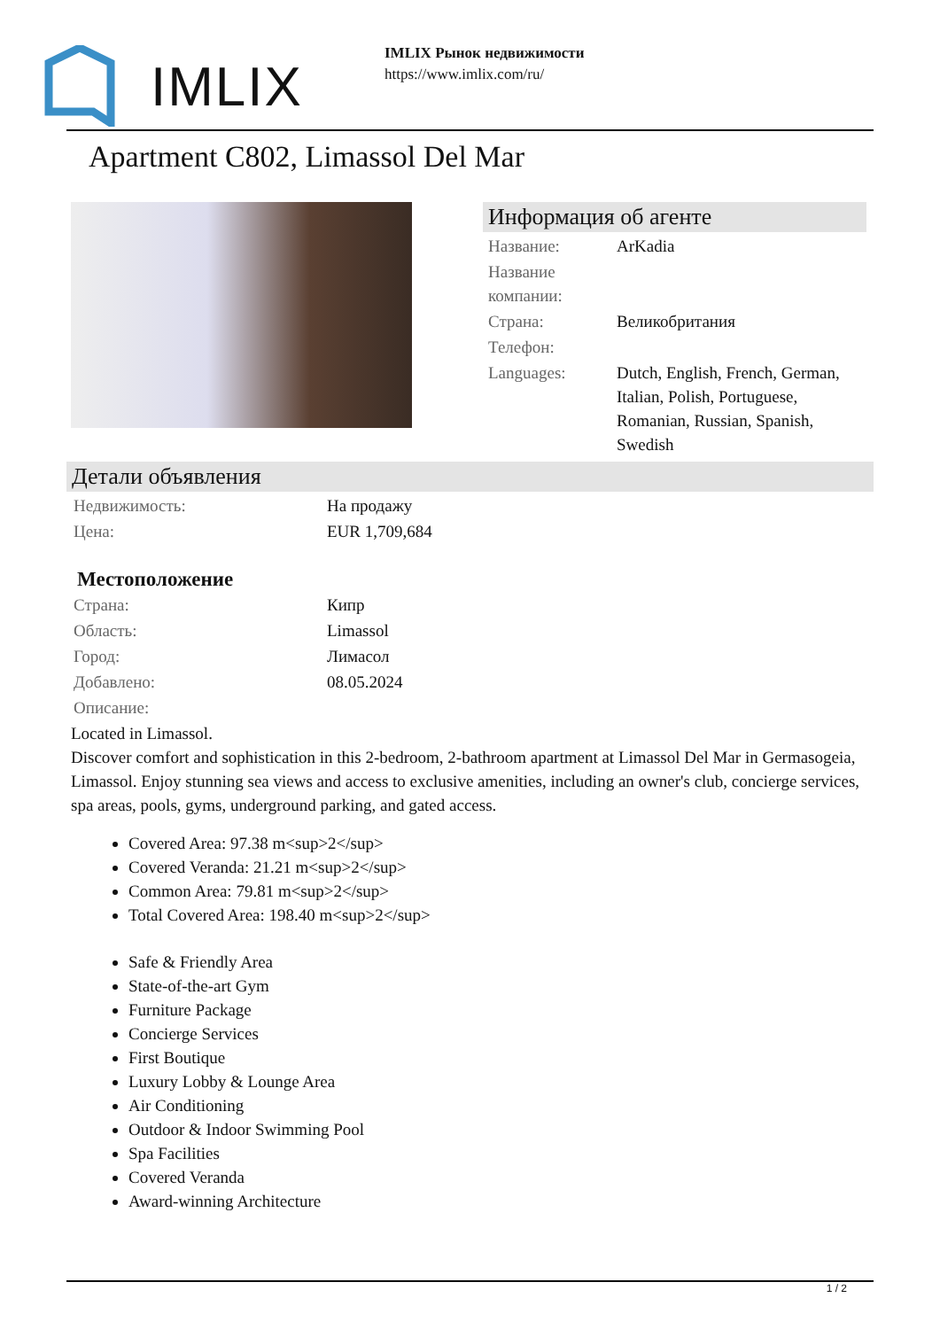IMLIX
IMLIX Рынок недвижимости
https://www.imlix.com/ru/
Apartment C802, Limassol Del Mar
Информация об агенте
| Название: | ArKadia |
| Название компании: | |
| Страна: | Великобритания |
| Телефон: | |
| Languages: | Dutch, English, French, German, Italian, Polish, Portuguese, Romanian, Russian, Spanish, Swedish |
Детали объявления
| Недвижимость: | На продажу |
| Цена: | EUR 1,709,684 |
Местоположение
| Страна: | Кипр |
| Область: | Limassol |
| Город: | Лимасол |
| Добавлено: | 08.05.2024 |
| Описание: | |
Located in Limassol.
Discover comfort and sophistication in this 2-bedroom, 2-bathroom apartment at Limassol Del Mar in Germasogeia, Limassol. Enjoy stunning sea views and access to exclusive amenities, including an owner's club, concierge services, spa areas, pools, gyms, underground parking, and gated access.
Covered Area: 97.38 m<sup>2</sup>
Covered Veranda: 21.21 m<sup>2</sup>
Common Area: 79.81 m<sup>2</sup>
Total Covered Area: 198.40 m<sup>2</sup>
Safe & Friendly Area
State-of-the-art Gym
Furniture Package
Concierge Services
First Boutique
Luxury Lobby & Lounge Area
Air Conditioning
Outdoor & Indoor Swimming Pool
Spa Facilities
Covered Veranda
Award-winning Architecture
1 / 2